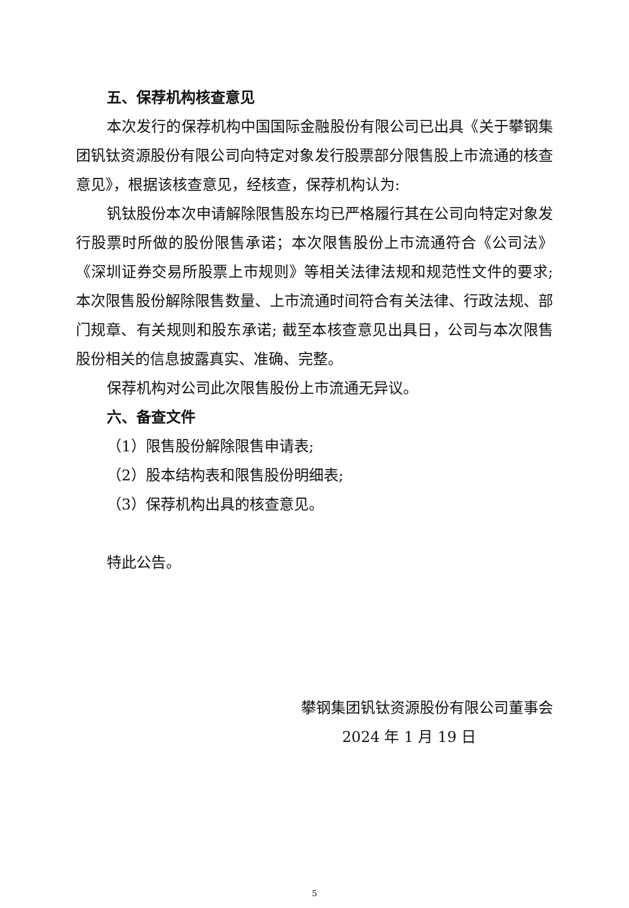五、保荐机构核查意见
本次发行的保荐机构中国国际金融股份有限公司已出具《关于攀钢集团钒钛资源股份有限公司向特定对象发行股票部分限售股上市流通的核查意见》，根据该核查意见，经核查，保荐机构认为:
钒钛股份本次申请解除限售股东均已严格履行其在公司向特定对象发行股票时所做的股份限售承诺；本次限售股份上市流通符合《公司法》《深圳证券交易所股票上市规则》等相关法律法规和规范性文件的要求; 本次限售股份解除限售数量、上市流通时间符合有关法律、行政法规、部门规章、有关规则和股东承诺; 截至本核查意见出具日，公司与本次限售股份相关的信息披露真实、准确、完整。
保荐机构对公司此次限售股份上市流通无异议。
六、备查文件
（1）限售股份解除限售申请表;
（2）股本结构表和限售股份明细表;
（3）保荐机构出具的核查意见。
特此公告。
攀钢集团钒钛资源股份有限公司董事会
2024 年 1 月 19 日
5